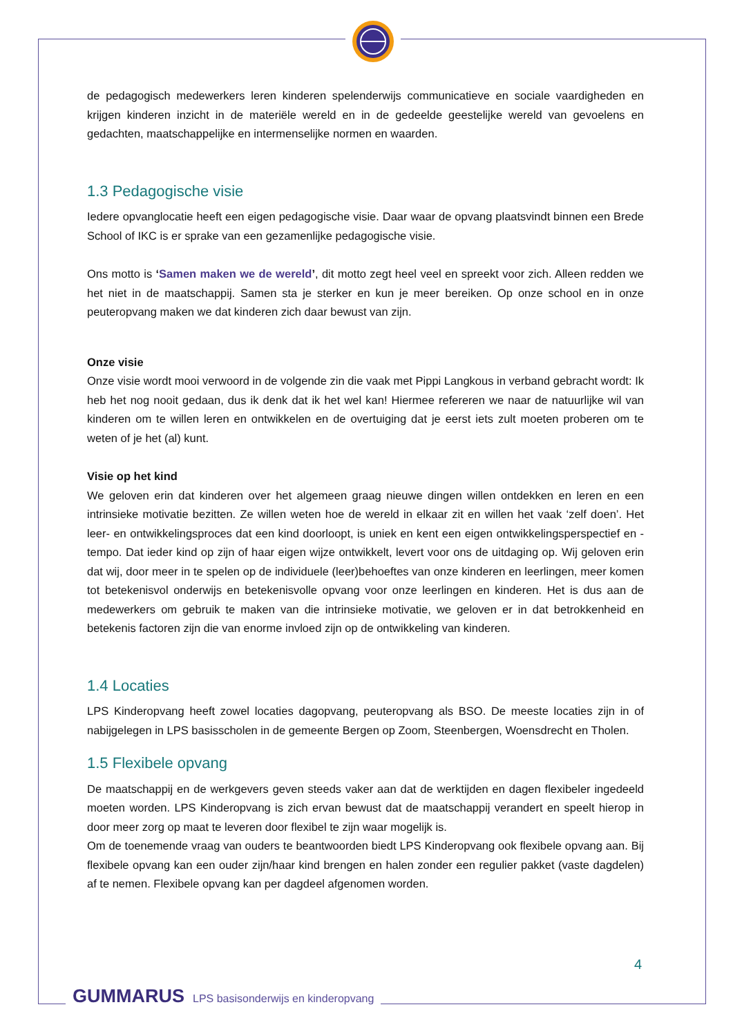de pedagogisch medewerkers leren kinderen spelenderwijs communicatieve en sociale vaardigheden en krijgen kinderen inzicht in de materiële wereld en in de gedeelde geestelijke wereld van gevoelens en gedachten, maatschappelijke en intermenselijke normen en waarden.
1.3 Pedagogische visie
Iedere opvanglocatie heeft een eigen pedagogische visie. Daar waar de opvang plaatsvindt binnen een Brede School of IKC is er sprake van een gezamenlijke pedagogische visie.
Ons motto is ‘Samen maken we de wereld’, dit motto zegt heel veel en spreekt voor zich. Alleen redden we het niet in de maatschappij. Samen sta je sterker en kun je meer bereiken. Op onze school en in onze peuteropvang maken we dat kinderen zich daar bewust van zijn.
Onze visie
Onze visie wordt mooi verwoord in de volgende zin die vaak met Pippi Langkous in verband gebracht wordt: Ik heb het nog nooit gedaan, dus ik denk dat ik het wel kan! Hiermee refereren we naar de natuurlijke wil van kinderen om te willen leren en ontwikkelen en de overtuiging dat je eerst iets zult moeten proberen om te weten of je het (al) kunt.
Visie op het kind
We geloven erin dat kinderen over het algemeen graag nieuwe dingen willen ontdekken en leren en een intrinsieke motivatie bezitten. Ze willen weten hoe de wereld in elkaar zit en willen het vaak ‘zelf doen’. Het leer- en ontwikkelingsproces dat een kind doorloopt, is uniek en kent een eigen ontwikkelingsperspectief en -tempo. Dat ieder kind op zijn of haar eigen wijze ontwikkelt, levert voor ons de uitdaging op. Wij geloven erin dat wij, door meer in te spelen op de individuele (leer)behoeftes van onze kinderen en leerlingen, meer komen tot betekenisvol onderwijs en betekenisvolle opvang voor onze leerlingen en kinderen. Het is dus aan de medewerkers om gebruik te maken van die intrinsieke motivatie, we geloven er in dat betrokkenheid en betekenis factoren zijn die van enorme invloed zijn op de ontwikkeling van kinderen.
1.4 Locaties
LPS Kinderopvang heeft zowel locaties dagopvang, peuteropvang als BSO. De meeste locaties zijn in of nabijgelegen in LPS basisscholen in de gemeente Bergen op Zoom, Steenbergen, Woensdrecht en Tholen.
1.5 Flexibele opvang
De maatschappij en de werkgevers geven steeds vaker aan dat de werktijden en dagen flexibeler ingedeeld moeten worden. LPS Kinderopvang is zich ervan bewust dat de maatschappij verandert en speelt hierop in door meer zorg op maat te leveren door flexibel te zijn waar mogelijk is.
Om de toenemende vraag van ouders te beantwoorden biedt LPS Kinderopvang ook flexibele opvang aan. Bij flexibele opvang kan een ouder zijn/haar kind brengen en halen zonder een regulier pakket (vaste dagdelen) af te nemen. Flexibele opvang kan per dagdeel afgenomen worden.
4
GUMMARUS LPS basisonderwijs en kinderopvang